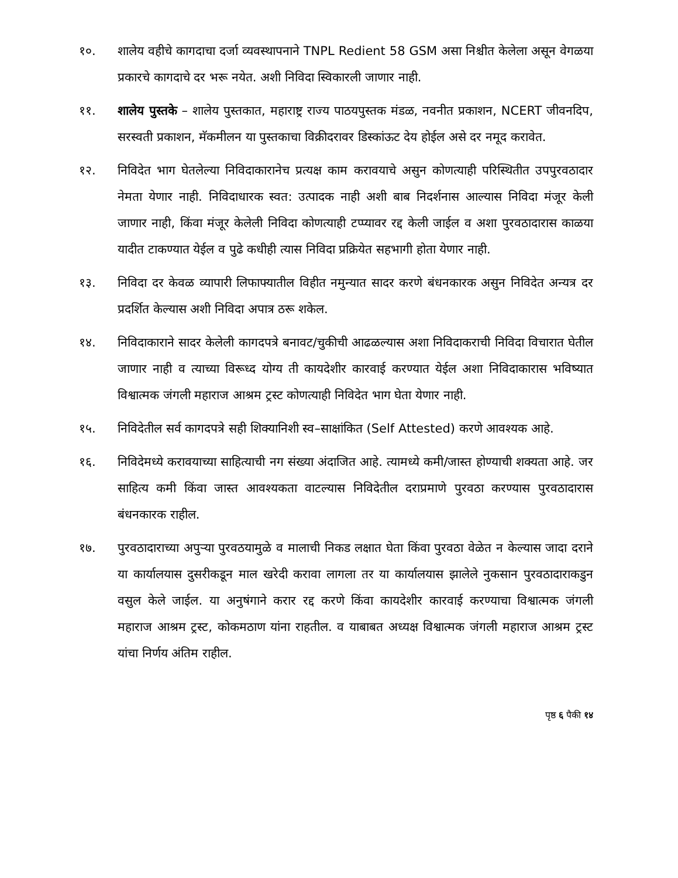१०. शालेय वहीचे कागदाचा दर्जा व्यवस्थापनाने TNPL Redient 58 GSM असा निश्चीत केलेला असून वेगळया प्रकारचे कागदाचे दर भरू नयेत. अशी निविदा स्विकारली जाणार नाही.
११. शालेय पुस्तके – शालेय पुस्तकात, महाराष्ट्र राज्य पाठयपुस्तक मंडळ, नवनीत प्रकाशन, NCERT जीवनदिप, सरस्वती प्रकाशन, मॅकमीलन या पुस्तकाचा विक्रीदरावर डिस्कांऊट देय होईल असे दर नमूद करावेत.
१२. निविदेत भाग घेतलेल्या निविदाकारानेच प्रत्यक्ष काम करावयाचे असुन कोणत्याही परिस्थितीत उपपुरवठादार नेमता येणार नाही. निविदाधारक स्वत: उत्पादक नाही अशी बाब निदर्शनास आल्यास निविदा मंजूर केली जाणार नाही, किंवा मंजूर केलेली निविदा कोणत्याही टप्प्यावर रद्द केली जाईल व अशा पुरवठादारास काळया यादीत टाकण्यात येईल व पुढे कधीही त्यास निविदा प्रक्रियेत सहभागी होता येणार नाही.
१३. निविदा दर केवळ व्यापारी लिफाफ्यातील विहीत नमुन्यात सादर करणे बंधनकारक असुन निविदेत अन्यत्र दर प्रदर्शित केल्यास अशी निविदा अपात्र ठरू शकेल.
१४. निविदाकाराने सादर केलेली कागदपत्रे बनावट/चुकीची आढळल्यास अशा निविदाकराची निविदा विचारात घेतील जाणार नाही व त्याच्या विरूध्द योग्य ती कायदेशीर कारवाई करण्यात येईल अशा निविदाकारास भविष्यात विश्वात्मक जंगली महाराज आश्रम ट्रस्ट कोणत्याही निविदेत भाग घेता येणार नाही.
१५. निविदेतील सर्व कागदपत्रे सही शिक्यानिशी स्व–साक्षांकित (Self Attested) करणे आवश्यक आहे.
१६. निविदेमध्ये करावयाच्या साहित्याची नग संख्या अंदाजित आहे. त्यामध्ये कमी/जास्त होण्याची शक्यता आहे. जर साहित्य कमी किंवा जास्त आवश्यकता वाटल्यास निविदेतील दराप्रमाणे पुरवठा करण्यास पुरवठादारास बंधनकारक राहील.
१७. पुरवठादाराच्या अपुऱ्या पुरवठयामुळे व मालाची निकड लक्षात घेता किंवा पुरवठा वेळेत न केल्यास जादा दराने या कार्यालयास दुसरीकडून माल खरेदी करावा लागला तर या कार्यालयास झालेले नुकसान पुरवठादाराकडुन वसुल केले जाईल. या अनुषंगाने करार रद्द करणे किंवा कायदेशीर कारवाई करण्याचा विश्वात्मक जंगली महाराज आश्रम ट्रस्ट, कोकमठाण यांना राहतील. व याबाबत अध्यक्ष विश्वात्मक जंगली महाराज आश्रम ट्रस्ट यांचा निर्णय अंतिम राहील.
पृष्ठ ६ पैकी १४